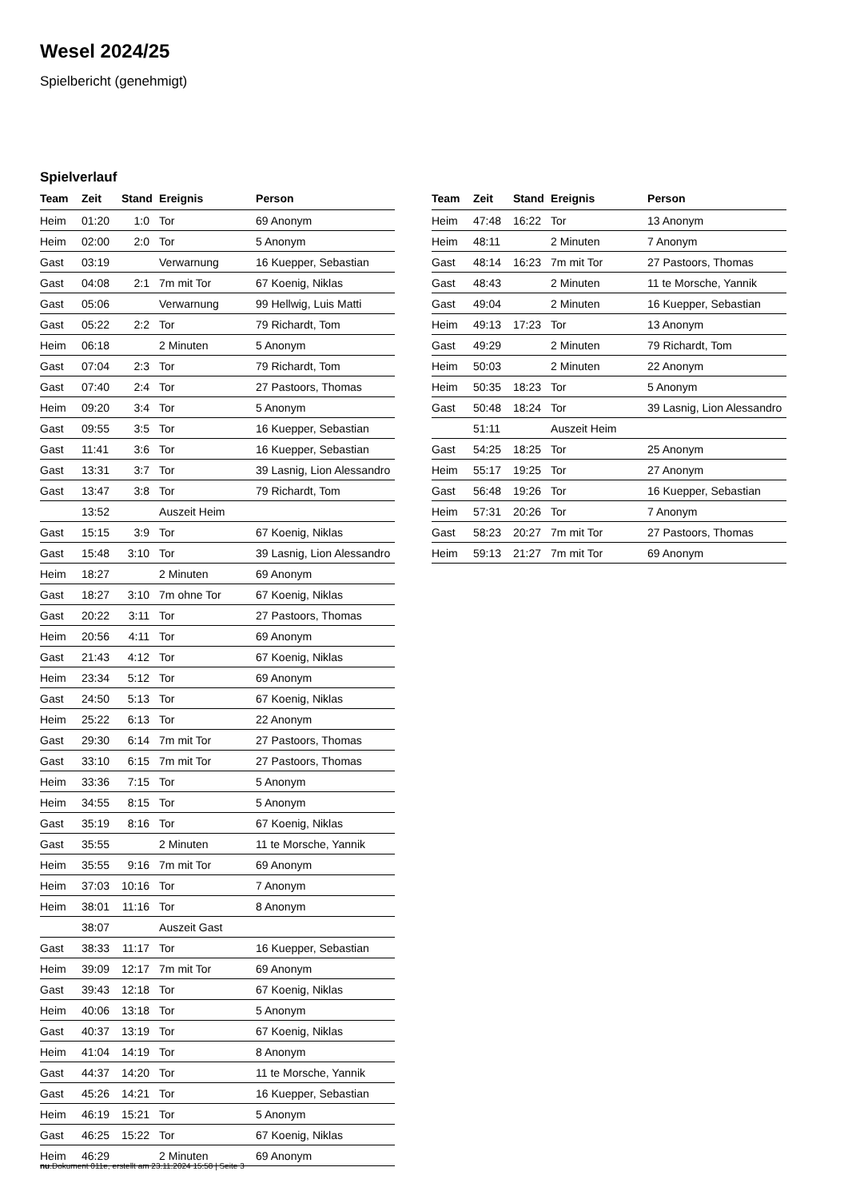Wesel 2024/25
Spielbericht (genehmigt)
Spielverlauf
| Team | Zeit | Stand | Ereignis | Person |
| --- | --- | --- | --- | --- |
| Heim | 01:20 | 1:0 | Tor | 69 Anonym |
| Heim | 02:00 | 2:0 | Tor | 5 Anonym |
| Gast | 03:19 | | Verwarnung | 16 Kuepper, Sebastian |
| Gast | 04:08 | 2:1 | 7m mit Tor | 67 Koenig, Niklas |
| Gast | 05:06 | | Verwarnung | 99 Hellwig, Luis Matti |
| Gast | 05:22 | 2:2 | Tor | 79 Richardt, Tom |
| Heim | 06:18 | | 2 Minuten | 5 Anonym |
| Gast | 07:04 | 2:3 | Tor | 79 Richardt, Tom |
| Gast | 07:40 | 2:4 | Tor | 27 Pastoors, Thomas |
| Heim | 09:20 | 3:4 | Tor | 5 Anonym |
| Gast | 09:55 | 3:5 | Tor | 16 Kuepper, Sebastian |
| Gast | 11:41 | 3:6 | Tor | 16 Kuepper, Sebastian |
| Gast | 13:31 | 3:7 | Tor | 39 Lasnig, Lion Alessandro |
| Gast | 13:47 | 3:8 | Tor | 79 Richardt, Tom |
| | 13:52 | | Auszeit Heim | |
| Gast | 15:15 | 3:9 | Tor | 67 Koenig, Niklas |
| Gast | 15:48 | 3:10 | Tor | 39 Lasnig, Lion Alessandro |
| Heim | 18:27 | | 2 Minuten | 69 Anonym |
| Gast | 18:27 | 3:10 | 7m ohne Tor | 67 Koenig, Niklas |
| Gast | 20:22 | 3:11 | Tor | 27 Pastoors, Thomas |
| Heim | 20:56 | 4:11 | Tor | 69 Anonym |
| Gast | 21:43 | 4:12 | Tor | 67 Koenig, Niklas |
| Heim | 23:34 | 5:12 | Tor | 69 Anonym |
| Gast | 24:50 | 5:13 | Tor | 67 Koenig, Niklas |
| Heim | 25:22 | 6:13 | Tor | 22 Anonym |
| Gast | 29:30 | 6:14 | 7m mit Tor | 27 Pastoors, Thomas |
| Gast | 33:10 | 6:15 | 7m mit Tor | 27 Pastoors, Thomas |
| Heim | 33:36 | 7:15 | Tor | 5 Anonym |
| Heim | 34:55 | 8:15 | Tor | 5 Anonym |
| Gast | 35:19 | 8:16 | Tor | 67 Koenig, Niklas |
| Gast | 35:55 | | 2 Minuten | 11 te Morsche, Yannik |
| Heim | 35:55 | 9:16 | 7m mit Tor | 69 Anonym |
| Heim | 37:03 | 10:16 | Tor | 7 Anonym |
| Heim | 38:01 | 11:16 | Tor | 8 Anonym |
| | 38:07 | | Auszeit Gast | |
| Gast | 38:33 | 11:17 | Tor | 16 Kuepper, Sebastian |
| Heim | 39:09 | 12:17 | 7m mit Tor | 69 Anonym |
| Gast | 39:43 | 12:18 | Tor | 67 Koenig, Niklas |
| Heim | 40:06 | 13:18 | Tor | 5 Anonym |
| Gast | 40:37 | 13:19 | Tor | 67 Koenig, Niklas |
| Heim | 41:04 | 14:19 | Tor | 8 Anonym |
| Gast | 44:37 | 14:20 | Tor | 11 te Morsche, Yannik |
| Gast | 45:26 | 14:21 | Tor | 16 Kuepper, Sebastian |
| Heim | 46:19 | 15:21 | Tor | 5 Anonym |
| Gast | 46:25 | 15:22 | Tor | 67 Koenig, Niklas |
| Heim | 46:29 | | 2 Minuten | 69 Anonym |
| Team | Zeit | Stand | Ereignis | Person |
| --- | --- | --- | --- | --- |
| Heim | 47:48 | 16:22 | Tor | 13 Anonym |
| Heim | 48:11 | | 2 Minuten | 7 Anonym |
| Gast | 48:14 | 16:23 | 7m mit Tor | 27 Pastoors, Thomas |
| Gast | 48:43 | | 2 Minuten | 11 te Morsche, Yannik |
| Gast | 49:04 | | 2 Minuten | 16 Kuepper, Sebastian |
| Heim | 49:13 | 17:23 | Tor | 13 Anonym |
| Gast | 49:29 | | 2 Minuten | 79 Richardt, Tom |
| Heim | 50:03 | | 2 Minuten | 22 Anonym |
| Heim | 50:35 | 18:23 | Tor | 5 Anonym |
| Gast | 50:48 | 18:24 | Tor | 39 Lasnig, Lion Alessandro |
| | 51:11 | | Auszeit Heim | |
| Gast | 54:25 | 18:25 | Tor | 25 Anonym |
| Heim | 55:17 | 19:25 | Tor | 27 Anonym |
| Gast | 56:48 | 19:26 | Tor | 16 Kuepper, Sebastian |
| Heim | 57:31 | 20:26 | Tor | 7 Anonym |
| Gast | 58:23 | 20:27 | 7m mit Tor | 27 Pastoors, Thomas |
| Heim | 59:13 | 21:27 | 7m mit Tor | 69 Anonym |
nu.Dokument 011e, erstellt am 23.11.2024 15:58 | Seite 3